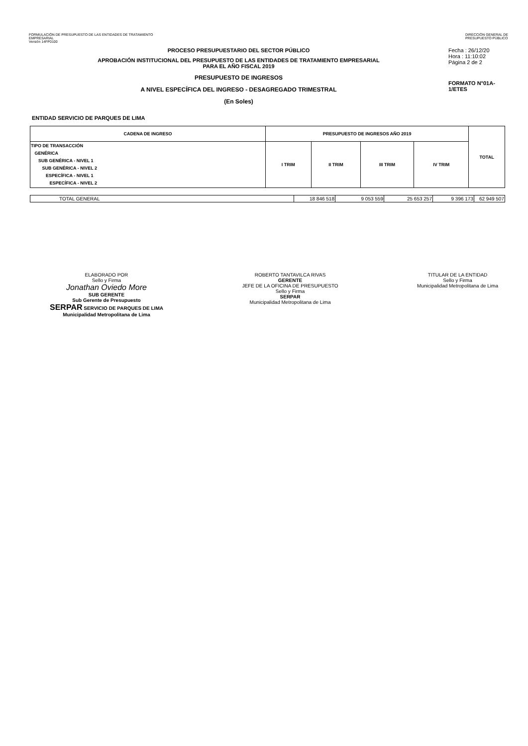FORMULACIÓN DE PRESUPUESTO DE LAS ENTIDADES DE TRATAMIENTO
EMPRESARIAL
Versión 14FP0100
DIRECCIÓN GENERAL DE
PRESUPUESTO PÚBLICO
PROCESO PRESUPUESTARIO DEL SECTOR PÚBLICO
APROBACIÓN INSTITUCIONAL DEL PRESUPUESTO DE LAS ENTIDADES DE TRATAMIENTO EMPRESARIAL
PARA EL AÑO FISCAL 2019
PRESUPUESTO DE INGRESOS
A NIVEL ESPECÍFICA DEL INGRESO - DESAGREGADO TRIMESTRAL
(En Soles)
Fecha : 26/12/20
Hora : 11:10:02
Página 2 de 2
FORMATO N°01A-1/ETES
ENTIDAD SERVICIO DE PARQUES DE LIMA
| CADENA DE INGRESO | PRESUPUESTO DE INGRESOS AÑO 2019 | | | | TOTAL |
| --- | --- | --- | --- | --- | --- |
| TIPO DE TRANSACCIÓN GENÉRICA SUB GENÉRICA - NIVEL 1 SUB GENÉRICA - NIVEL 2 ESPECÍFICA - NIVEL 1 ESPECÍFICA - NIVEL 2 | I TRIM | II TRIM | III TRIM | IV TRIM | |
| TOTAL GENERAL | 18 846 518 | 9 053 559 | 25 653 257 | 9 396 173 | 62 949 507 |
ELABORADO POR
Sello y Firma
Jonathan Oviedo More
SUB GERENTE
Sub Gerente de Presupuesto
SERPAR SERVICIO DE PARQUES DE LIMA
Municipalidad Metropolitana de Lima
ROBERTO TANTAVILCA RIVAS
GERENTE
JEFE DE LA OFICINA DE PRESUPUESTO
Sello y Firma
SERPAR
Municipalidad Metropolitana de Lima
TITULAR DE LA ENTIDAD
Sello y Firma
Municipalidad Metropolitana de Lima